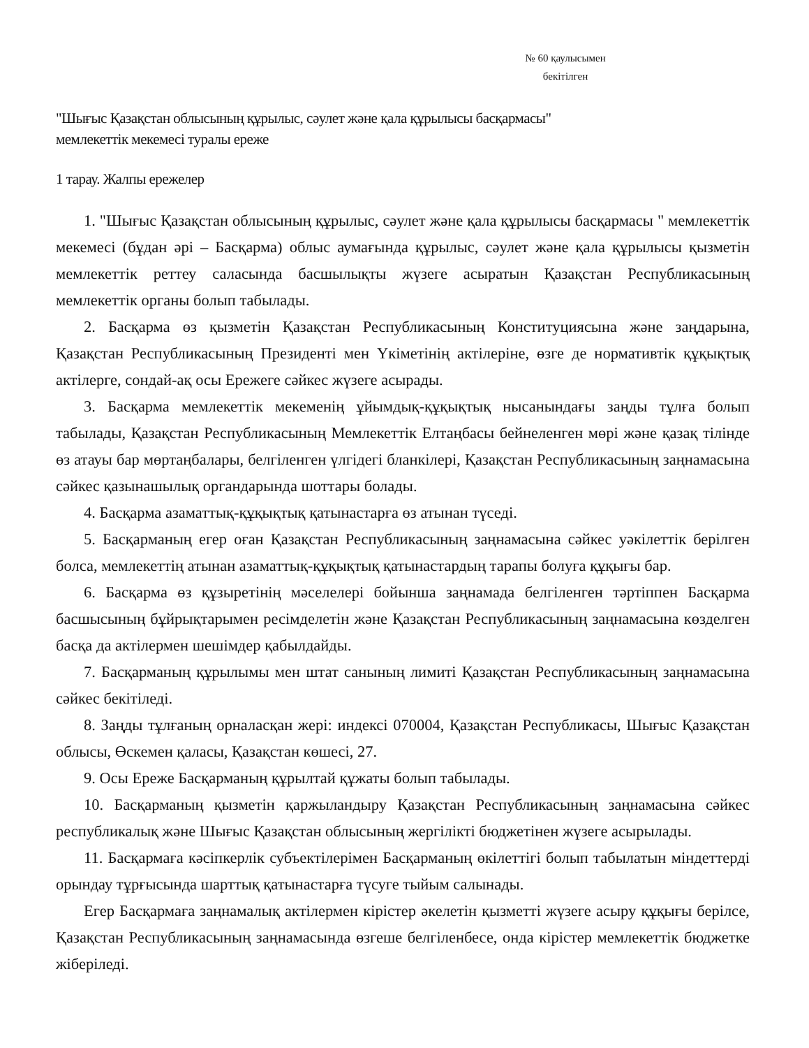№ 60 қаулысымен
бекітілген
"Шығыс Қазақстан облысының құрылыс, сәулет және қала құрылысы басқармасы"
мемлекеттік мекемесі туралы ереже
1 тарау. Жалпы ережелер
1. "Шығыс Қазақстан облысының құрылыс, сәулет және қала құрылысы басқармасы " мемлекеттік мекемесі (бұдан әрі – Басқарма) облыс аумағында құрылыс, сәулет және қала құрылысы қызметін мемлекеттік реттеу саласында басшылықты жүзеге асыратын Қазақстан Республикасының мемлекеттік органы болып табылады.
2. Басқарма өз қызметін Қазақстан Республикасының Конституциясына және заңдарына, Қазақстан Республикасының Президенті мен Үкіметінің актілеріне, өзге де нормативтік құқықтық актілерге, сондай-ақ осы Ережеге сәйкес жүзеге асырады.
3. Басқарма мемлекеттік мекеменің ұйымдық-құқықтық нысанындағы заңды тұлға болып табылады, Қазақстан Республикасының Мемлекеттік Елтаңбасы бейнеленген мөрі және қазақ тілінде өз атауы бар мөртаңбалары, белгіленген үлгідегі бланкілері, Қазақстан Республикасының заңнамасына сәйкес қазынашылық органдарында шоттары болады.
4. Басқарма азаматтық-құқықтық қатынастарға өз атынан түседі.
5. Басқарманың егер оған Қазақстан Республикасының заңнамасына сәйкес уәкілеттік берілген болса, мемлекеттің атынан азаматтық-құқықтық қатынастардың тарапы болуға құқығы бар.
6. Басқарма өз құзыретінің мәселелері бойынша заңнамада белгіленген тәртіппен Басқарма басшысының бұйрықтарымен ресімделетін және Қазақстан Республикасының заңнамасына көзделген басқа да актілермен шешімдер қабылдайды.
7. Басқарманың құрылымы мен штат санының лимиті Қазақстан Республикасының заңнамасына сәйкес бекітіледі.
8. Заңды тұлғаның орналасқан жері: индексі 070004, Қазақстан Республикасы, Шығыс Қазақстан облысы, Өскемен қаласы, Қазақстан көшесі, 27.
9. Осы Ереже Басқарманың құрылтай құжаты болып табылады.
10. Басқарманың қызметін қаржыландыру Қазақстан Республикасының заңнамасына сәйкес республикалық және Шығыс Қазақстан облысының жергілікті бюджетінен жүзеге асырылады.
11. Басқармаға кәсіпкерлік субъектілерімен Басқарманың өкілеттігі болып табылатын міндеттерді орындау тұрғысында шарттық қатынастарға түсуге тыйым салынады.
Егер Басқармаға заңнамалық актілермен кірістер әкелетін қызметті жүзеге асыру құқығы берілсе, Қазақстан Республикасының заңнамасында өзгеше белгіленбесе, онда кірістер мемлекеттік бюджетке жіберіледі.